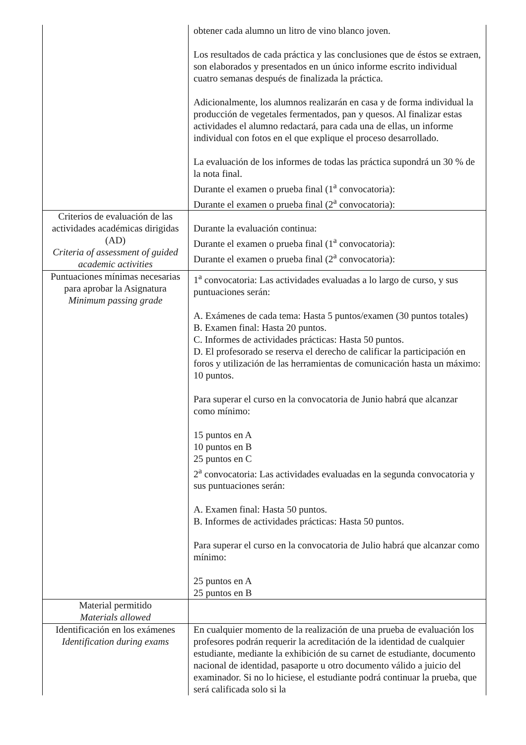| | obtener cada alumno un litro de vino blanco joven. Los resultados de cada práctica y las conclusiones que de éstos se extraen, son elaborados y presentados en un único informe escrito individual cuatro semanas después de finalizada la práctica. Adicionalmente, los alumnos realizarán en casa y de forma individual la producción de vegetales fermentados, pan y quesos. Al finalizar estas actividades el alumno redactará, para cada una de ellas, un informe individual con fotos en el que explique el proceso desarrollado. La evaluación de los informes de todas las práctica supondrá un 30 % de la nota final. Durante el examen o prueba final (1<sup>a</sup> convocatoria): Durante el examen o prueba final (2<sup>a</sup> convocatoria): |
| Criterios de evaluación de las actividades académicas dirigidas (AD) Criteria of assessment of guided academic activities | Durante la evaluación continua: Durante el examen o prueba final (1<sup>a</sup> convocatoria): Durante el examen o prueba final (2<sup>a</sup> convocatoria): |
| Puntuaciones mínimas necesarias para aprobar la Asignatura Minimum passing grade | 1<sup>a</sup> convocatoria: Las actividades evaluadas a lo largo de curso, y sus puntuaciones serán: A. Exámenes de cada tema: Hasta 5 puntos/examen (30 puntos totales) B. Examen final: Hasta 20 puntos. C. Informes de actividades prácticas: Hasta 50 puntos. D. El profesorado se reserva el derecho de calificar la participación en foros y utilización de las herramientas de comunicación hasta un máximo: 10 puntos. Para superar el curso en la convocatoria de Junio habrá que alcanzar como mínimo: 15 puntos en A 10 puntos en B 25 puntos en C 2<sup>a</sup> convocatoria: Las actividades evaluadas en la segunda convocatoria y sus puntuaciones serán: A. Examen final: Hasta 50 puntos. B. Informes de actividades prácticas: Hasta 50 puntos. Para superar el curso en la convocatoria de Julio habrá que alcanzar como mínimo: 25 puntos en A 25 puntos en B |
| Material permitido Materials allowed | |
| Identificación en los exámenes Identification during exams | En cualquier momento de la realización de una prueba de evaluación los profesores podrán requerir la acreditación de la identidad de cualquier estudiante, mediante la exhibición de su carnet de estudiante, documento nacional de identidad, pasaporte u otro documento válido a juicio del examinador. Si no lo hiciese, el estudiante podrá continuar la prueba, que será calificada solo si la |